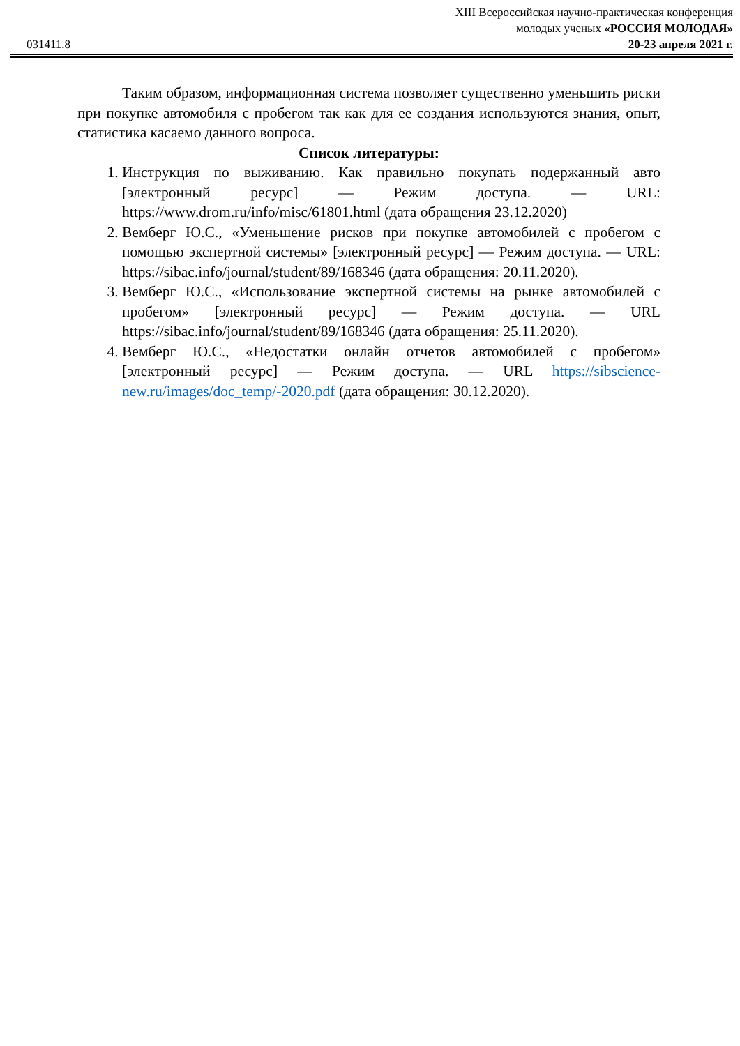031411.8
XIII Всероссийская научно-практическая конференция
молодых ученых «РОССИЯ МОЛОДАЯ»
20-23 апреля 2021 г.
Таким образом, информационная система позволяет существенно уменьшить риски при покупке автомобиля с пробегом так как для ее создания используются знания, опыт, статистика касаемо данного вопроса.
Список литературы:
1. Инструкция по выживанию. Как правильно покупать подержанный авто [электронный ресурс] — Режим доступа. — URL: https://www.drom.ru/info/misc/61801.html (дата обращения 23.12.2020)
2. Вемберг Ю.С., «Уменьшение рисков при покупке автомобилей с пробегом с помощью экспертной системы» [электронный ресурс] — Режим доступа. — URL: https://sibac.info/journal/student/89/168346 (дата обращения: 20.11.2020).
3. Вемберг Ю.С., «Использование экспертной системы на рынке автомобилей с пробегом» [электронный ресурс] — Режим доступа. — URL https://sibac.info/journal/student/89/168346 (дата обращения: 25.11.2020).
4. Вемберг Ю.С., «Недостатки онлайн отчетов автомобилей с пробегом» [электронный ресурс] — Режим доступа. — URL https://sibscience-new.ru/images/doc_temp/-2020.pdf (дата обращения: 30.12.2020).